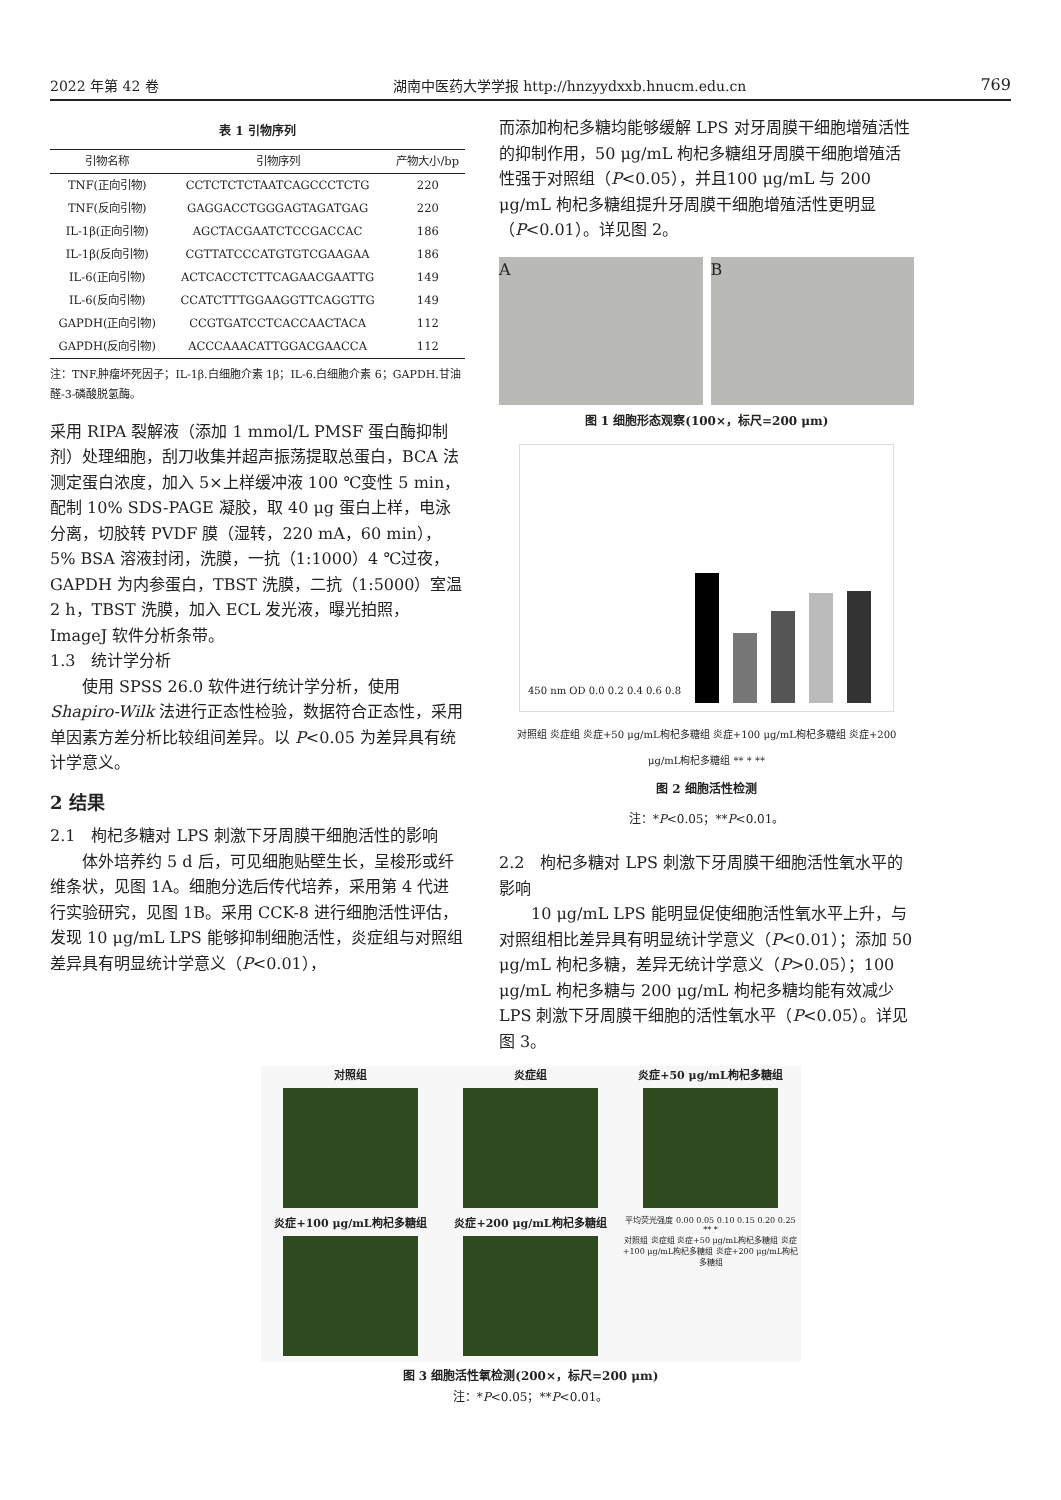2022 年第 42 卷 湖南中医药大学学报 http://hnzyydxxb.hnucm.edu.cn 769
表 1 引物序列
| 引物名称 | 引物序列 | 产物大小/bp |
| --- | --- | --- |
| TNF(正向引物) | CCTCTCTCTAATCAGCCCTCTG | 220 |
| TNF(反向引物) | GAGGACCTGGGAGTAGATGAG | 220 |
| IL-1β(正向引物) | AGCTACGAATCTCCGACCAC | 186 |
| IL-1β(反向引物) | CGTTATCCCATGTGTCGAAGAA | 186 |
| IL-6(正向引物) | ACTCACCTCTTCAGAACGAATTG | 149 |
| IL-6(反向引物) | CCATCTTTGGAAGGTTCAGGTTG | 149 |
| GAPDH(正向引物) | CCGTGATCCTCACCAACTACA | 112 |
| GAPDH(反向引物) | ACCCAAACATTGGACGAACCA | 112 |
注：TNF.肿瘤坏死因子；IL-1β.白细胞介素 1β；IL-6.白细胞介素 6；GAPDH.甘油醛-3-磷酸脱氢酶。
采用 RIPA 裂解液（添加 1 mmol/L PMSF 蛋白酶抑制剂）处理细胞，刮刀收集并超声振荡提取总蛋白，BCA 法测定蛋白浓度，加入 5×上样缓冲液 100 ℃变性 5 min，配制 10% SDS-PAGE 凝胶，取 40 μg 蛋白上样，电泳分离，切胶转 PVDF 膜（湿转，220 mA，60 min），5% BSA 溶液封闭，洗膜，一抗（1:1000）4 ℃过夜，GAPDH 为内参蛋白，TBST 洗膜，二抗（1:5000）室温 2 h，TBST 洗膜，加入 ECL 发光液，曝光拍照，ImageJ 软件分析条带。
1.3　统计学分析
使用 SPSS 26.0 软件进行统计学分析，使用 Shapiro-Wilk 法进行正态性检验，数据符合正态性，采用单因素方差分析比较组间差异。以 P<0.05 为差异具有统计学意义。
2 结果
2.1　枸杞多糖对 LPS 刺激下牙周膜干细胞活性的影响
体外培养约 5 d 后，可见细胞贴壁生长，呈梭形或纤维条状，见图 1A。细胞分选后传代培养，采用第 4 代进行实验研究，见图 1B。采用 CCK-8 进行细胞活性评估，发现 10 μg/mL LPS 能够抑制细胞活性，炎症组与对照组差异具有明显统计学意义（P<0.01），
而添加枸杞多糖均能够缓解 LPS 对牙周膜干细胞增殖活性的抑制作用，50 μg/mL 枸杞多糖组牙周膜干细胞增殖活性强于对照组（P<0.05），并且100 μg/mL 与 200 μg/mL 枸杞多糖组提升牙周膜干细胞增殖活性更明显（P<0.01）。详见图 2。
A B
图 1 细胞形态观察(100×，标尺=200 μm)
450 nm OD 0.0 0.2 0.4 0.6 0.8
对照组 炎症组 炎症+50 μg/mL枸杞多糖组 炎症+100 μg/mL枸杞多糖组 炎症+200 μg/mL枸杞多糖组 ** * **
图 2 细胞活性检测
注：*P<0.05；**P<0.01。
2.2　枸杞多糖对 LPS 刺激下牙周膜干细胞活性氧水平的影响
10 μg/mL LPS 能明显促使细胞活性氧水平上升，与对照组相比差异具有明显统计学意义（P<0.01）；添加 50 μg/mL 枸杞多糖，差异无统计学意义（P>0.05）；100 μg/mL 枸杞多糖与 200 μg/mL 枸杞多糖均能有效减少 LPS 刺激下牙周膜干细胞的活性氧水平（P<0.05）。详见图 3。
对照组
炎症组
炎症+50 μg/mL枸杞多糖组
炎症+100 μg/mL枸杞多糖组
炎症+200 μg/mL枸杞多糖组
平均荧光强度 0.00 0.05 0.10 0.15 0.20 0.25 ** *
对照组 炎症组 炎症+50 μg/mL枸杞多糖组 炎症+100 μg/mL枸杞多糖组 炎症+200 μg/mL枸杞多糖组
图 3 细胞活性氧检测(200×，标尺=200 μm)
注：*P<0.05；**P<0.01。